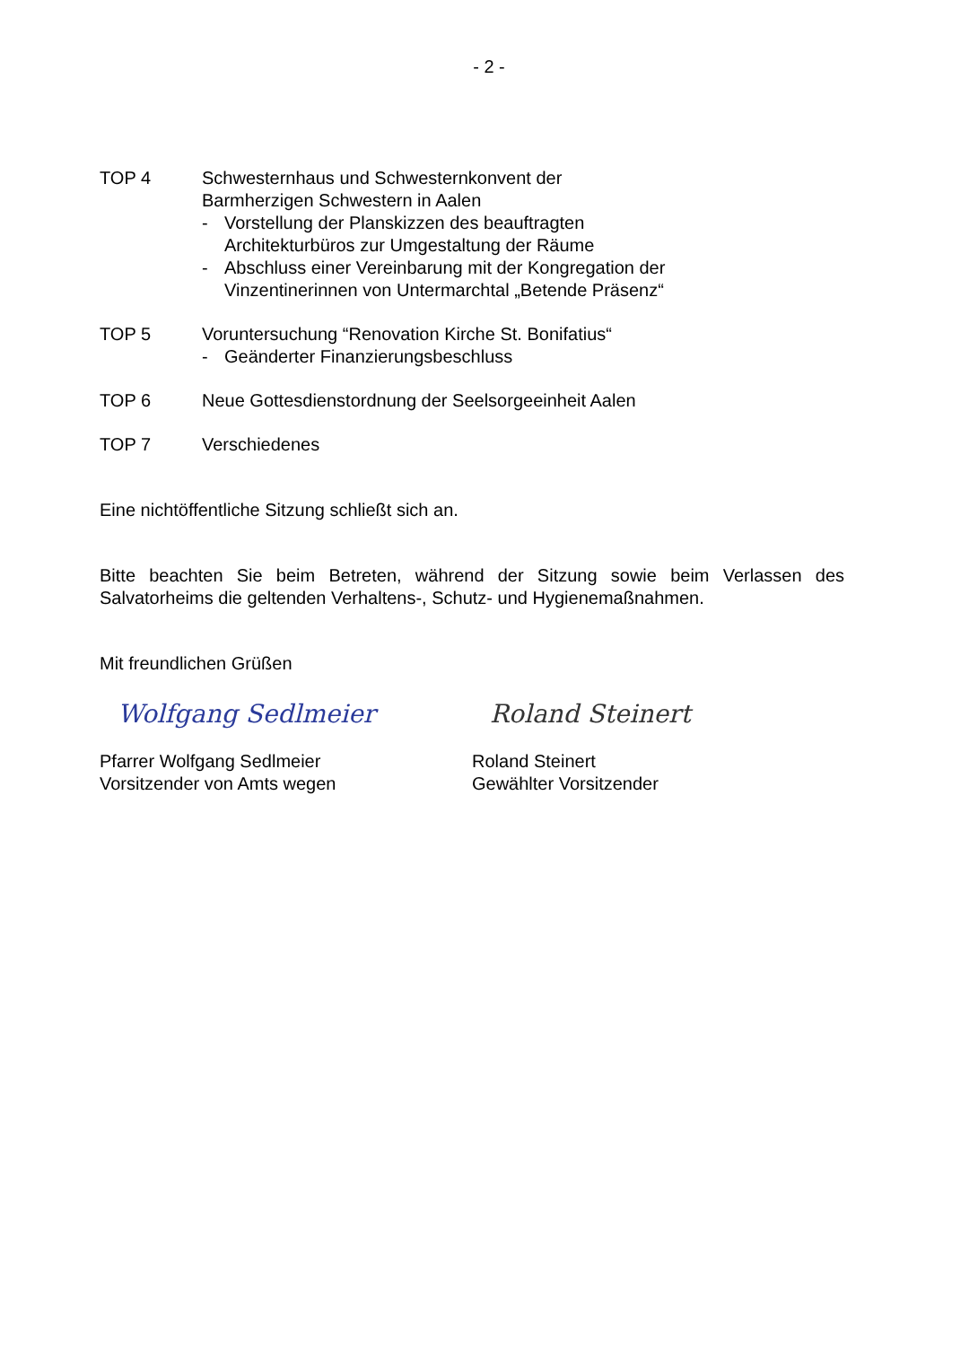- 2 -
TOP 4 Schwesternhaus und Schwesternkonvent der
Barmherzigen Schwestern in Aalen
- Vorstellung der Planskizzen des beauftragten
Architekturbüros zur Umgestaltung der Räume
- Abschluss einer Vereinbarung mit der Kongregation der
Vinzentinerinnen von Untermarchtal „Betende Präsenz“
TOP 5 Voruntersuchung “Renovation Kirche St. Bonifatius“
- Geänderter Finanzierungsbeschluss
TOP 6 Neue Gottesdienstordnung der Seelsorgeeinheit Aalen
TOP 7 Verschiedenes
Eine nichtöffentliche Sitzung schließt sich an.
Bitte beachten Sie beim Betreten, während der Sitzung sowie beim Verlassen des Salvatorheims die geltenden Verhaltens-, Schutz- und Hygienemaßnahmen.
Mit freundlichen Grüßen
Wolfgang Sedlmeier
Pfarrer Wolfgang Sedlmeier
Vorsitzender von Amts wegen
Roland Steinert
Roland Steinert
Gewählter Vorsitzender